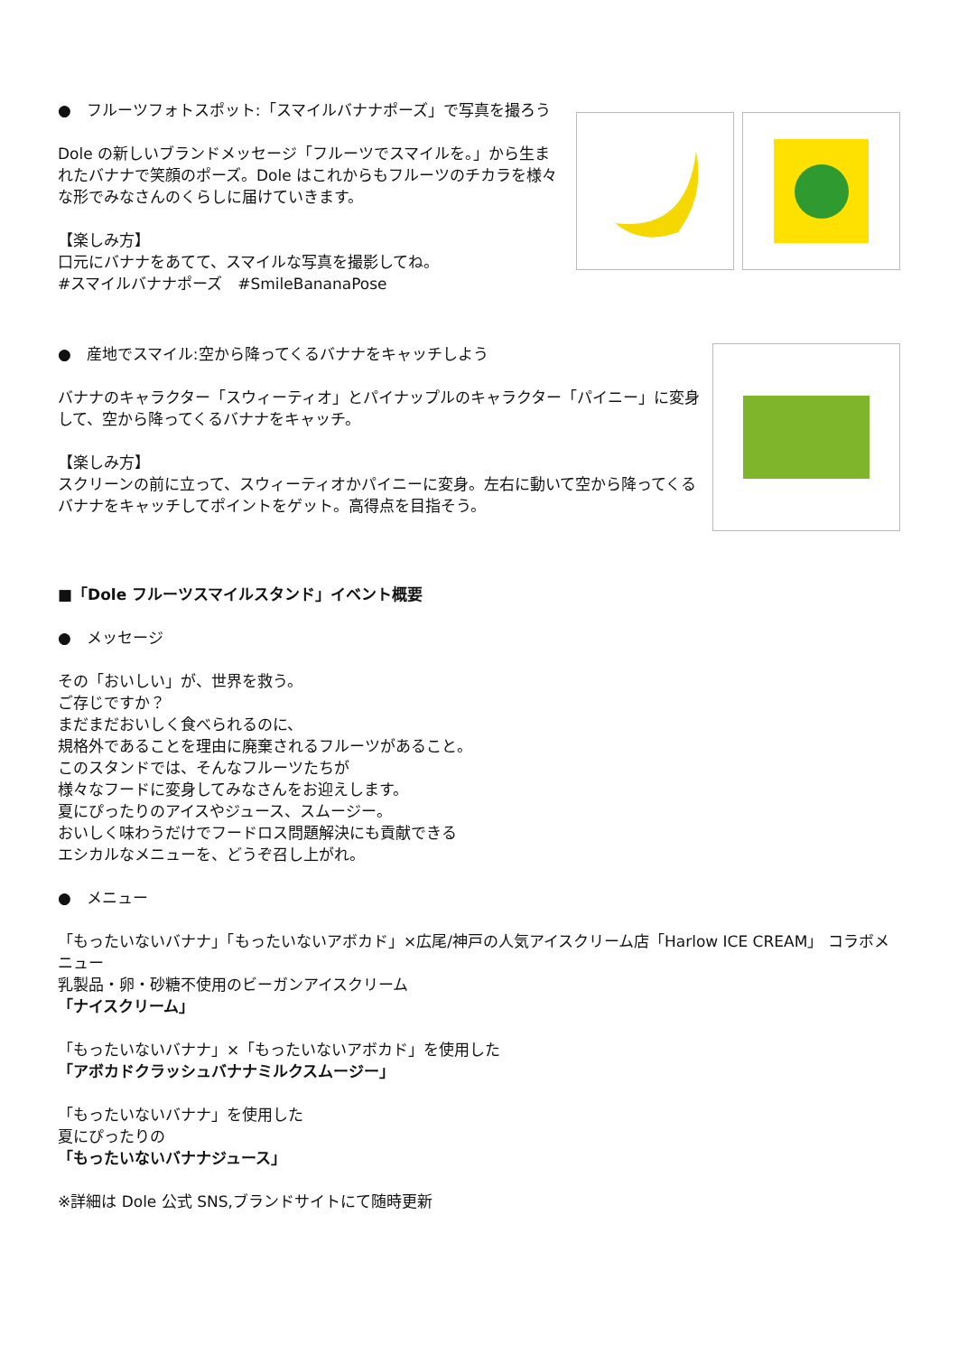●　フルーツフォトスポット:「スマイルバナナポーズ」で写真を撮ろう
Dole の新しいブランドメッセージ「フルーツでスマイルを。」から生まれたバナナで笑顔のポーズ。Dole はこれからもフルーツのチカラを様々な形でみなさんのくらしに届けていきます。
【楽しみ方】
口元にバナナをあてて、スマイルな写真を撮影してね。
#スマイルバナナポーズ　#SmileBananaPose
●　産地でスマイル:空から降ってくるバナナをキャッチしよう
バナナのキャラクター「スウィーティオ」とパイナップルのキャラクター「パイニー」に変身して、空から降ってくるバナナをキャッチ。
【楽しみ方】
スクリーンの前に立って、スウィーティオかパイニーに変身。左右に動いて空から降ってくるバナナをキャッチしてポイントをゲット。高得点を目指そう。
■「Dole フルーツスマイルスタンド」イベント概要
●　メッセージ
その「おいしい」が、世界を救う。
ご存じですか？
まだまだおいしく食べられるのに、
規格外であることを理由に廃棄されるフルーツがあること。
このスタンドでは、そんなフルーツたちが
様々なフードに変身してみなさんをお迎えします。
夏にぴったりのアイスやジュース、スムージー。
おいしく味わうだけでフードロス問題解決にも貢献できる
エシカルなメニューを、どうぞ召し上がれ。
●　メニュー
「もったいないバナナ」「もったいないアボカド」×広尾/神戸の人気アイスクリーム店「Harlow ICE CREAM」 コラボメニュー
乳製品・卵・砂糖不使用のビーガンアイスクリーム
「ナイスクリーム」
「もったいないバナナ」×「もったいないアボカド」を使用した
「アボカドクラッシュバナナミルクスムージー」
「もったいないバナナ」を使用した
夏にぴったりの
「もったいないバナナジュース」
※詳細は Dole 公式 SNS,ブランドサイトにて随時更新